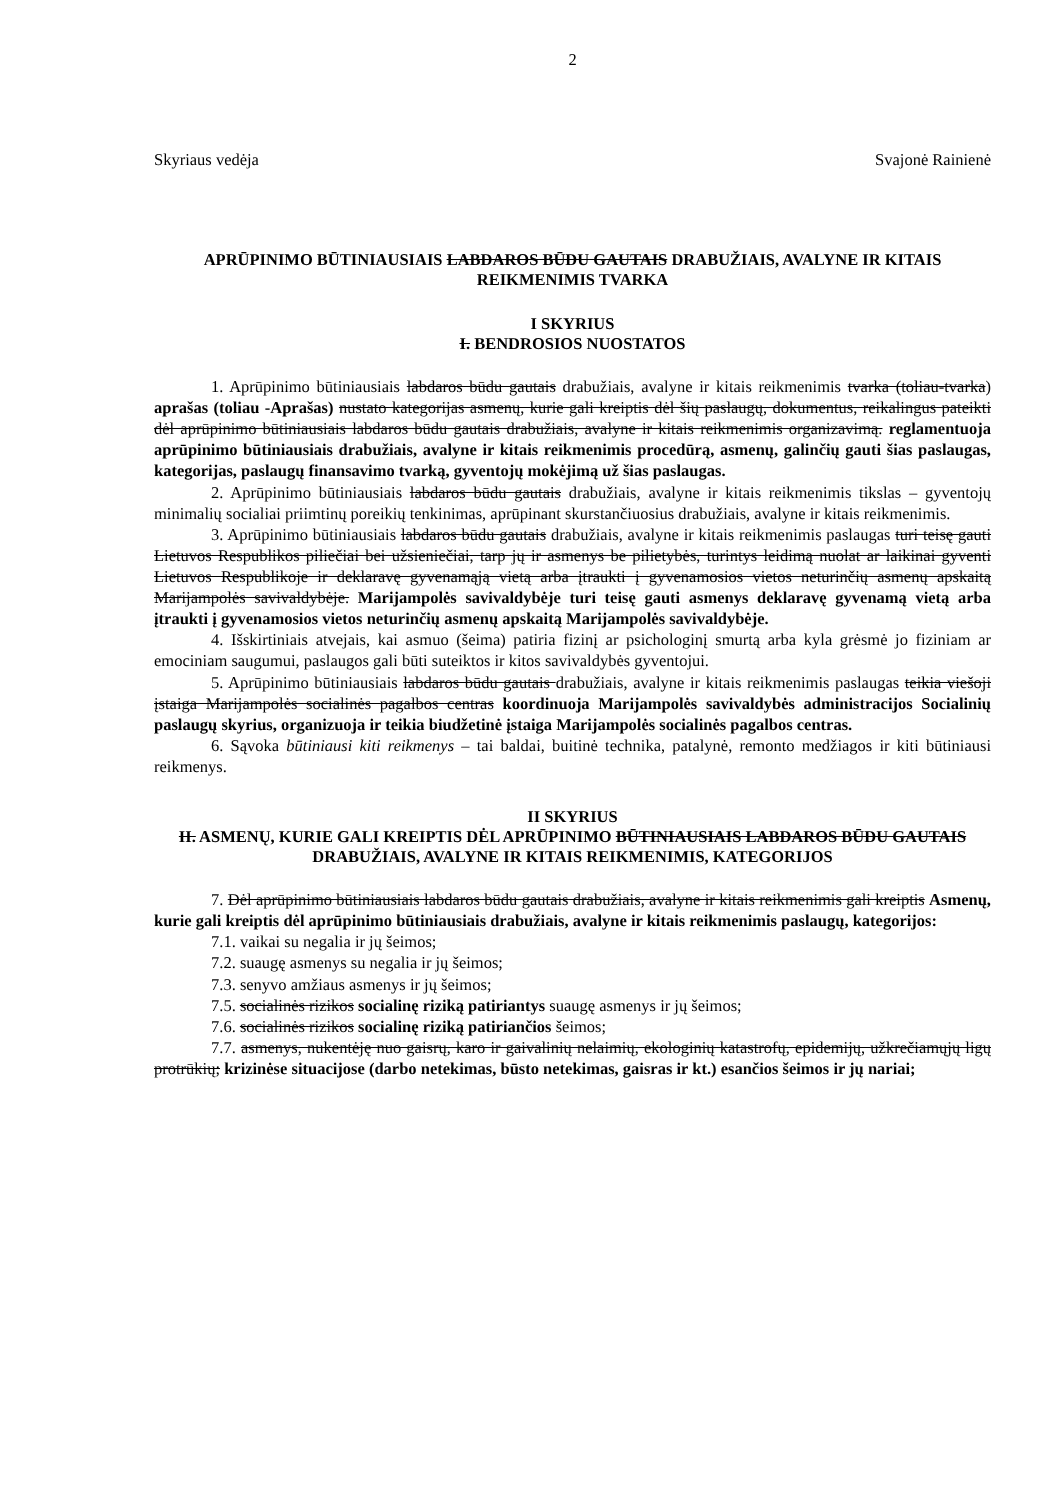2
Skyriaus vedėja Svajonė Rainienė
APRŪPINIMO BŪTINIAUSIAIS LABDAROS BŪDU GAUTAIS DRABUŽIAIS, AVALYNE IR KITAIS REIKMENIMIS TVARKA
I SKYRIUS
I. BENDROSIOS NUOSTATOS
1. Aprūpinimo būtiniausiais labdaros būdu gautais drabužiais, avalyne ir kitais reikmenimis tvarka (toliau-tvarka) aprašas (toliau -Aprašas) nustato kategorijas asmenų, kurie gali kreiptis dėl šių paslaugų, dokumentus, reikalingus pateikti dėl aprūpinimo būtiniausiais labdaros būdu gautais drabužiais, avalyne ir kitais reikmenimis organizavimą. reglamentuoja aprūpinimo būtiniausiais drabužiais, avalyne ir kitais reikmenimis procedūrą, asmenų, galinčių gauti šias paslaugas, kategorijas, paslaugų finansavimo tvarką, gyventojų mokėjimą už šias paslaugas.
2. Aprūpinimo būtiniausiais labdaros būdu gautais drabužiais, avalyne ir kitais reikmenimis tikslas – gyventojų minimalių socialiai priimtinų poreikių tenkinimas, aprūpinant skurstančiuosius drabužiais, avalyne ir kitais reikmenimis.
3. Aprūpinimo būtiniausiais labdaros būdu gautais drabužiais, avalyne ir kitais reikmenimis paslaugas turi teisę gauti Lietuvos Respublikos piliečiai bei užsieniečiai, tarp jų ir asmenys be pilietybės, turintys leidimą nuolat ar laikinai gyventi Lietuvos Respublikoje ir deklaravę gyvenamąją vietą arba įtraukti į gyvenamosios vietos neturinčių asmenų apskaitą Marijampolės savivaldybėje. Marijampolės savivaldybėje turi teisę gauti asmenys deklaravę gyvenamą vietą arba įtraukti į gyvenamosios vietos neturinčių asmenų apskaitą Marijampolės savivaldybėje.
4. Išskirtiniais atvejais, kai asmuo (šeima) patiria fizinį ar psichologinį smurtą arba kyla grėsmė jo fiziniam ar emociniam saugumui, paslaugos gali būti suteiktos ir kitos savivaldybės gyventojui.
5. Aprūpinimo būtiniausiais labdaros būdu gautais drabužiais, avalyne ir kitais reikmenimis paslaugas teikia viešoji įstaiga Marijampolės socialinės pagalbos centras koordinuoja Marijampolės savivaldybės administracijos Socialinių paslaugų skyrius, organizuoja ir teikia biudžetinė įstaiga Marijampolės socialinės pagalbos centras.
6. Sąvoka būtiniausi kiti reikmenys – tai baldai, buitinė technika, patalynė, remonto medžiagos ir kiti būtiniausi reikmenys.
II SKYRIUS
II. ASMENŲ, KURIE GALI KREIPTIS DĖL APRŪPINIMO BŪTINIAUSIAIS LABDAROS BŪDU GAUTAIS DRABUŽIAIS, AVALYNE IR KITAIS REIKMENIMIS, KATEGORIJOS
7. Dėl aprūpinimo būtiniausiais labdaros būdu gautais drabužiais, avalyne ir kitais reikmenimis gali kreiptis Asmenų, kurie gali kreiptis dėl aprūpinimo būtiniausiais drabužiais, avalyne ir kitais reikmenimis paslaugų, kategorijos:
7.1. vaikai su negalia ir jų šeimos;
7.2. suaugę asmenys su negalia ir jų šeimos;
7.3. senyvo amžiaus asmenys ir jų šeimos;
7.5. socialinės rizikos socialinę riziką patiriantys suaugę asmenys ir jų šeimos;
7.6. socialinės rizikos socialinę riziką patiriančios šeimos;
7.7. asmenys, nukentėję nuo gaisrų, karo ir gaivalinių nelaimių, ekologinių katastrofų, epidemijų, užkrečiamųjų ligų protrūkių; krizinėse situacijose (darbo netekimas, būsto netekimas, gaisras ir kt.) esančios šeimos ir jų nariai;